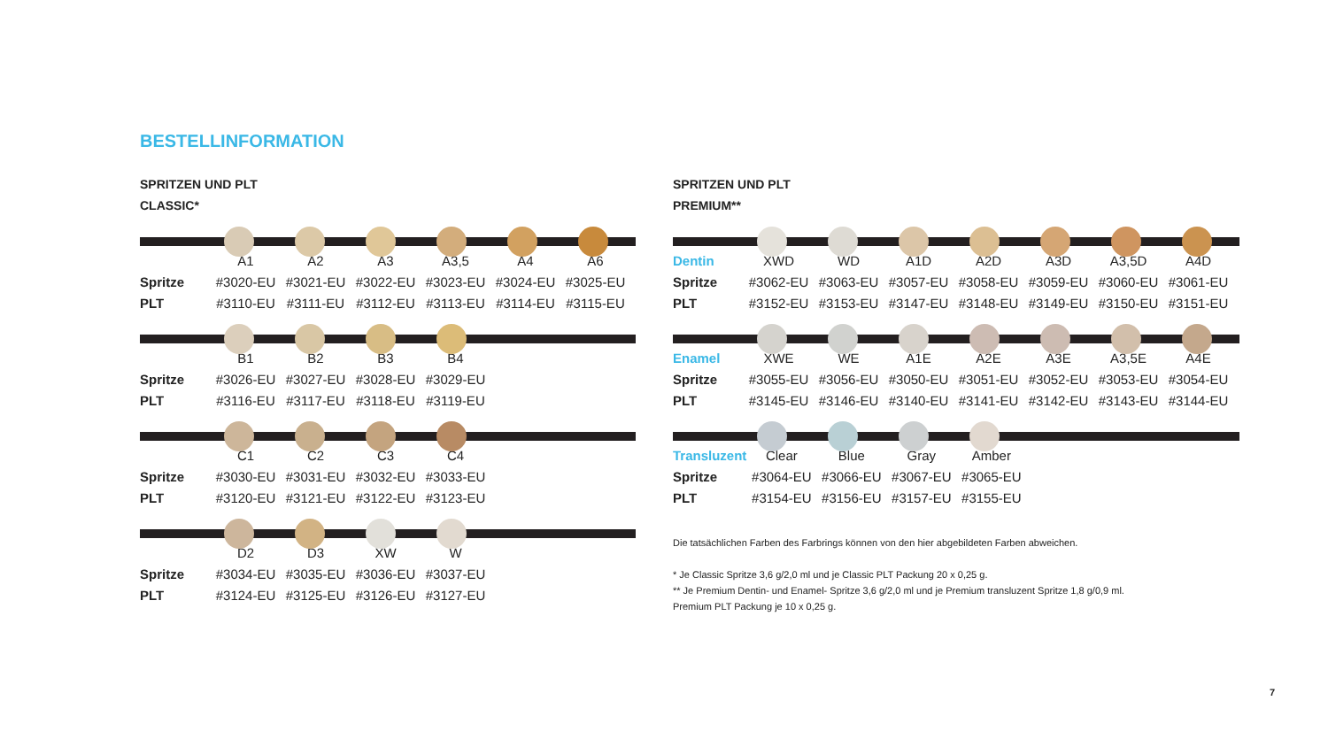BESTELLINFORMATION
SPRITZEN UND PLT
CLASSIC*
| | A1 | A2 | A3 | A3,5 | A4 | A6 |
| Spritze | #3020-EU | #3021-EU | #3022-EU | #3023-EU | #3024-EU | #3025-EU |
| PLT | #3110-EU | #3111-EU | #3112-EU | #3113-EU | #3114-EU | #3115-EU |
| | B1 | B2 | B3 | B4 |
| Spritze | #3026-EU | #3027-EU | #3028-EU | #3029-EU |
| PLT | #3116-EU | #3117-EU | #3118-EU | #3119-EU |
| | C1 | C2 | C3 | C4 |
| Spritze | #3030-EU | #3031-EU | #3032-EU | #3033-EU |
| PLT | #3120-EU | #3121-EU | #3122-EU | #3123-EU |
| | D2 | D3 | XW | W |
| Spritze | #3034-EU | #3035-EU | #3036-EU | #3037-EU |
| PLT | #3124-EU | #3125-EU | #3126-EU | #3127-EU |
SPRITZEN UND PLT
PREMIUM**
| Dentin | XWD | WD | A1D | A2D | A3D | A3,5D | A4D |
| Spritze | #3062-EU | #3063-EU | #3057-EU | #3058-EU | #3059-EU | #3060-EU | #3061-EU |
| PLT | #3152-EU | #3153-EU | #3147-EU | #3148-EU | #3149-EU | #3150-EU | #3151-EU |
| Enamel | XWE | WE | A1E | A2E | A3E | A3,5E | A4E |
| Spritze | #3055-EU | #3056-EU | #3050-EU | #3051-EU | #3052-EU | #3053-EU | #3054-EU |
| PLT | #3145-EU | #3146-EU | #3140-EU | #3141-EU | #3142-EU | #3143-EU | #3144-EU |
| Transluzent | Clear | Blue | Gray | Amber |
| Spritze | #3064-EU | #3066-EU | #3067-EU | #3065-EU |
| PLT | #3154-EU | #3156-EU | #3157-EU | #3155-EU |
Die tatsächlichen Farben des Farbrings können von den hier abgebildeten Farben abweichen.
* Je Classic Spritze 3,6 g/2,0 ml und je Classic PLT Packung 20 x 0,25 g.
** Je Premium Dentin- und Enamel- Spritze 3,6 g/2,0 ml und je Premium transluzent Spritze 1,8 g/0,9 ml.
Premium PLT Packung je 10 x 0,25 g.
7